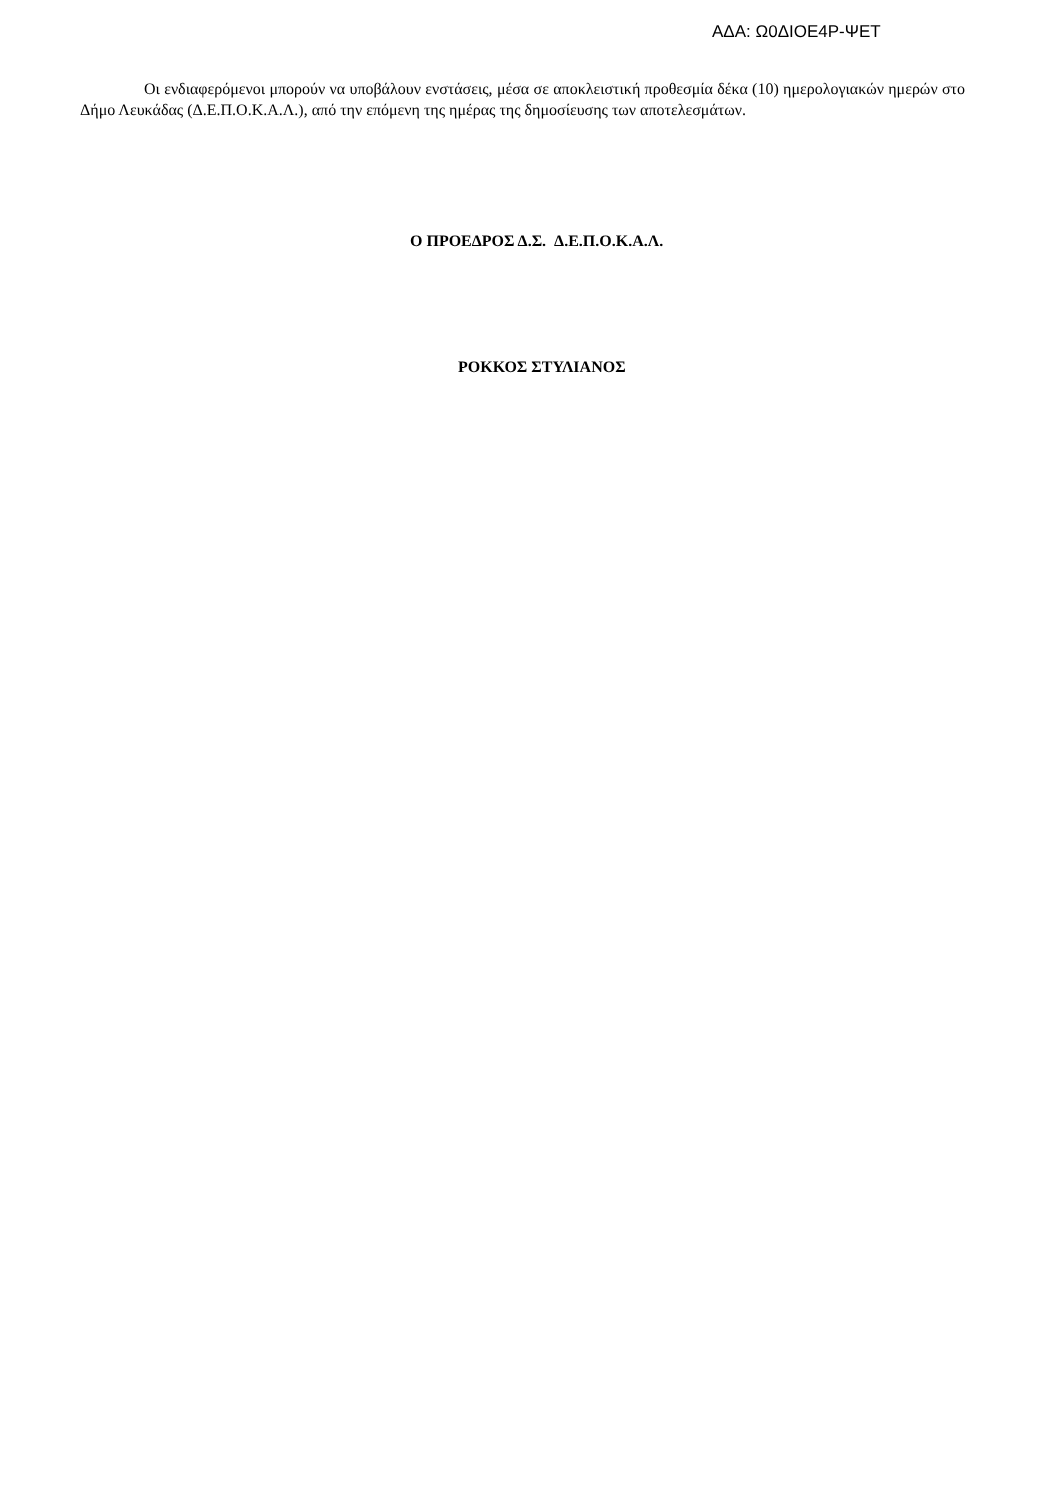ΑΔΑ: Ω0ΔΙΟΕ4Ρ-ΨΕΤ
Οι ενδιαφερόμενοι μπορούν να υποβάλουν ενστάσεις, μέσα σε αποκλειστική προθεσμία δέκα (10) ημερολογιακών ημερών στο Δήμο Λευκάδας (Δ.Ε.Π.Ο.Κ.Α.Λ.), από την επόμενη της ημέρας της δημοσίευσης των αποτελεσμάτων.
Ο ΠΡΟΕΔΡΟΣ Δ.Σ. Δ.Ε.Π.Ο.Κ.Α.Λ.
ΡΟΚΚΟΣ ΣΤΥΛΙΑΝΟΣ